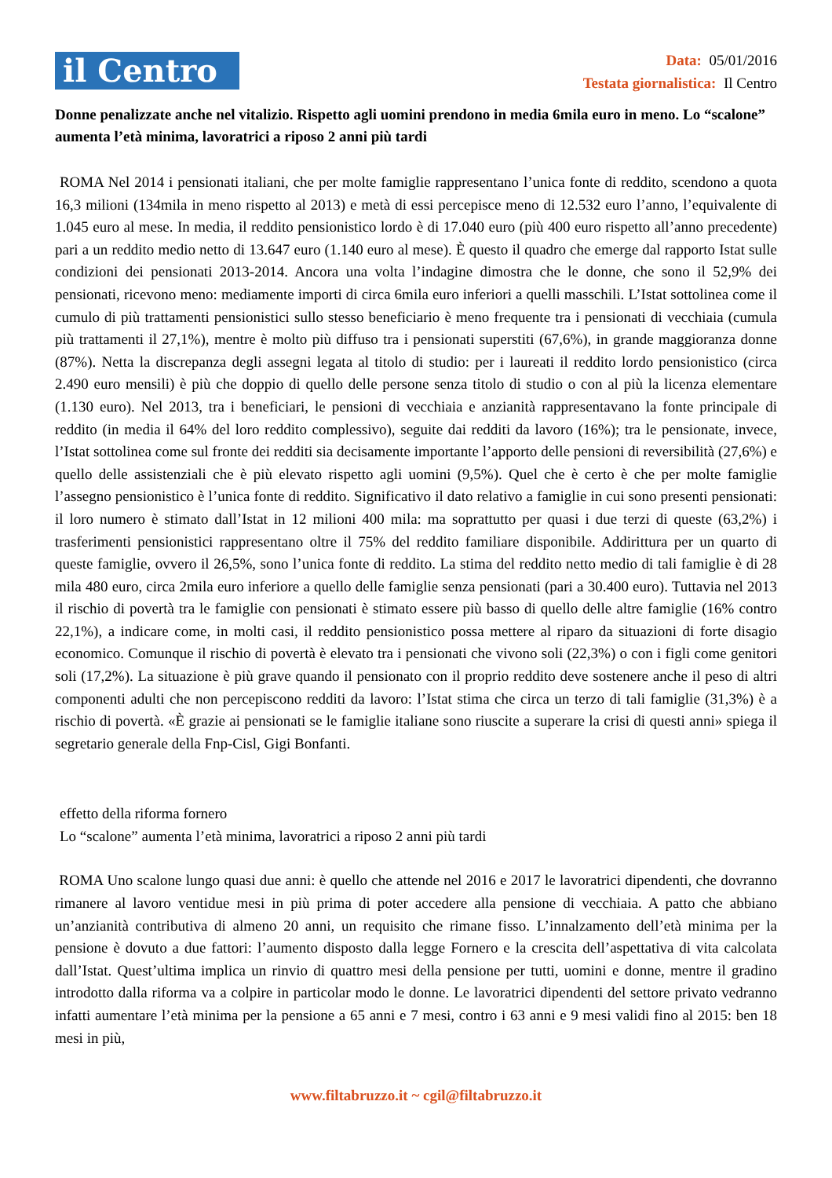il Centro
Data: 05/01/2016
Testata giornalistica: Il Centro
Donne penalizzate anche nel vitalizio. Rispetto agli uomini prendono in media 6mila euro in meno. Lo “scalone” aumenta l’età minima, lavoratrici a riposo 2 anni più tardi
ROMA Nel 2014 i pensionati italiani, che per molte famiglie rappresentano l’unica fonte di reddito, scendono a quota 16,3 milioni (134mila in meno rispetto al 2013) e metà di essi percepisce meno di 12.532 euro l’anno, l’equivalente di 1.045 euro al mese. In media, il reddito pensionistico lordo è di 17.040 euro (più 400 euro rispetto all’anno precedente) pari a un reddito medio netto di 13.647 euro (1.140 euro al mese). È questo il quadro che emerge dal rapporto Istat sulle condizioni dei pensionati 2013-2014. Ancora una volta l’indagine dimostra che le donne, che sono il 52,9% dei pensionati, ricevono meno: mediamente importi di circa 6mila euro inferiori a quelli masschili. L’Istat sottolinea come il cumulo di più trattamenti pensionistici sullo stesso beneficiario è meno frequente tra i pensionati di vecchiaia (cumula più trattamenti il 27,1%), mentre è molto più diffuso tra i pensionati superstiti (67,6%), in grande maggioranza donne (87%). Netta la discrepanza degli assegni legata al titolo di studio: per i laureati il reddito lordo pensionistico (circa 2.490 euro mensili) è più che doppio di quello delle persone senza titolo di studio o con al più la licenza elementare (1.130 euro). Nel 2013, tra i beneficiari, le pensioni di vecchiaia e anzianità rappresentavano la fonte principale di reddito (in media il 64% del loro reddito complessivo), seguite dai redditi da lavoro (16%); tra le pensionate, invece, l’Istat sottolinea come sul fronte dei redditi sia decisamente importante l’apporto delle pensioni di reversibilità (27,6%) e quello delle assistenziali che è più elevato rispetto agli uomini (9,5%). Quel che è certo è che per molte famiglie l’assegno pensionistico è l’unica fonte di reddito. Significativo il dato relativo a famiglie in cui sono presenti pensionati: il loro numero è stimato dall’Istat in 12 milioni 400 mila: ma soprattutto per quasi i due terzi di queste (63,2%) i trasferimenti pensionistici rappresentano oltre il 75% del reddito familiare disponibile. Addirittura per un quarto di queste famiglie, ovvero il 26,5%, sono l’unica fonte di reddito. La stima del reddito netto medio di tali famiglie è di 28 mila 480 euro, circa 2mila euro inferiore a quello delle famiglie senza pensionati (pari a 30.400 euro). Tuttavia nel 2013 il rischio di povertà tra le famiglie con pensionati è stimato essere più basso di quello delle altre famiglie (16% contro 22,1%), a indicare come, in molti casi, il reddito pensionistico possa mettere al riparo da situazioni di forte disagio economico. Comunque il rischio di povertà è elevato tra i pensionati che vivono soli (22,3%) o con i figli come genitori soli (17,2%). La situazione è più grave quando il pensionato con il proprio reddito deve sostenere anche il peso di altri componenti adulti che non percepiscono redditi da lavoro: l’Istat stima che circa un terzo di tali famiglie (31,3%) è a rischio di povertà. «È grazie ai pensionati se le famiglie italiane sono riuscite a superare la crisi di questi anni» spiega il segretario generale della Fnp-Cisl, Gigi Bonfanti.
effetto della riforma fornero
Lo “scalone” aumenta l’età minima, lavoratrici a riposo 2 anni più tardi
ROMA Uno scalone lungo quasi due anni: è quello che attende nel 2016 e 2017 le lavoratrici dipendenti, che dovranno rimanere al lavoro ventidue mesi in più prima di poter accedere alla pensione di vecchiaia. A patto che abbiano un’anzianità contributiva di almeno 20 anni, un requisito che rimane fisso. L’innalzamento dell’età minima per la pensione è dovuto a due fattori: l’aumento disposto dalla legge Fornero e la crescita dell’aspettativa di vita calcolata dall’Istat. Quest’ultima implica un rinvio di quattro mesi della pensione per tutti, uomini e donne, mentre il gradino introdotto dalla riforma va a colpire in particolar modo le donne. Le lavoratrici dipendenti del settore privato vedranno infatti aumentare l’età minima per la pensione a 65 anni e 7 mesi, contro i 63 anni e 9 mesi validi fino al 2015: ben 18 mesi in più,
www.filtabruzzo.it ~ cgil@filtabruzzo.it